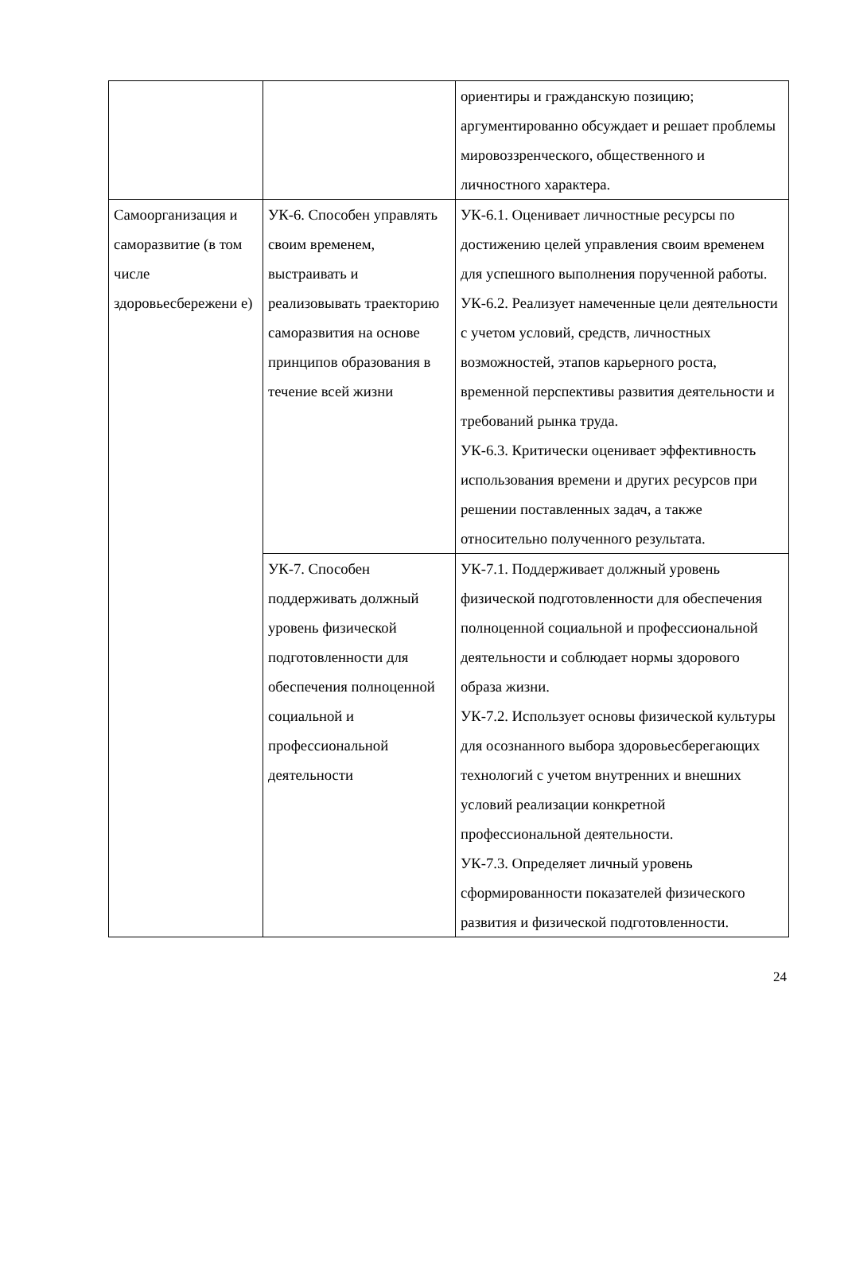| | | ориентиры и гражданскую позицию; аргументированно обсуждает и решает проблемы мировоззренческого, общественного и личностного характера. |
| Самоорганизация и саморазвитие (в том числе здоровьесбережени е) | УК-6. Способен управлять своим временем, выстраивать и реализовывать траекторию саморазвития на основе принципов образования в течение всей жизни | УК-6.1. Оценивает личностные ресурсы по достижению целей управления своим временем для успешного выполнения порученной работы. УК-6.2. Реализует намеченные цели деятельности с учетом условий, средств, личностных возможностей, этапов карьерного роста, временной перспективы развития деятельности и требований рынка труда. УК-6.3. Критически оценивает эффективность использования времени и других ресурсов при решении поставленных задач, а также относительно полученного результата. |
| | УК-7. Способен поддерживать должный уровень физической подготовленности для обеспечения полноценной социальной и профессиональной деятельности | УК-7.1. Поддерживает должный уровень физической подготовленности для обеспечения полноценной социальной и профессиональной деятельности и соблюдает нормы здорового образа жизни. УК-7.2. Использует основы физической культуры для осознанного выбора здоровьесберегающих технологий с учетом внутренних и внешних условий реализации конкретной профессиональной деятельности. УК-7.3. Определяет личный уровень сформированности показателей физического развития и физической подготовленности. |
24